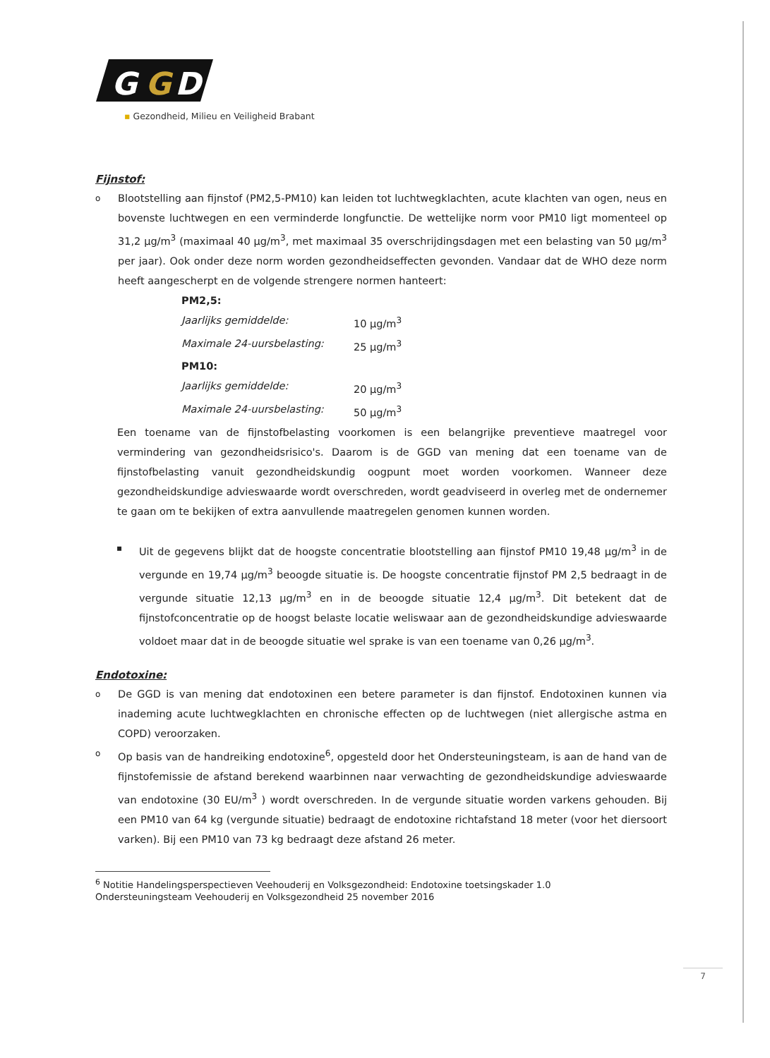G
G
D
▪ Gezondheid, Milieu en Veiligheid Brabant
Fijnstof:
o
Blootstelling aan fijnstof (PM2,5-PM10) kan leiden tot luchtwegklachten, acute klachten van ogen, neus en bovenste luchtwegen en een verminderde longfunctie. De wettelijke norm voor PM10 ligt momenteel op 31,2 µg/m<sup>3</sup> (maximaal 40 µg/m<sup>3</sup>, met maximaal 35 overschrijdingsdagen met een belasting van 50 µg/m<sup>3</sup> per jaar). Ook onder deze norm worden gezondheidseffecten gevonden. Vandaar dat de WHO deze norm heeft aangescherpt en de volgende strengere normen hanteert:
PM2,5:
Jaarlijks gemiddelde: 10 µg/m<sup>3</sup>
Maximale 24-uursbelasting: 25 µg/m<sup>3</sup>
PM10:
Jaarlijks gemiddelde: 20 µg/m<sup>3</sup>
Maximale 24-uursbelasting: 50 µg/m<sup>3</sup>
Een toename van de fijnstofbelasting voorkomen is een belangrijke preventieve maatregel voor vermindering van gezondheidsrisico's. Daarom is de GGD van mening dat een toename van de fijnstofbelasting vanuit gezondheidskundig oogpunt moet worden voorkomen. Wanneer deze gezondheidskundige advieswaarde wordt overschreden, wordt geadviseerd in overleg met de ondernemer te gaan om te bekijken of extra aanvullende maatregelen genomen kunnen worden.
▪
Uit de gegevens blijkt dat de hoogste concentratie blootstelling aan fijnstof PM10 19,48 µg/m<sup>3</sup> in de vergunde en 19,74 µg/m<sup>3</sup> beoogde situatie is. De hoogste concentratie fijnstof PM 2,5 bedraagt in de vergunde situatie 12,13 µg/m<sup>3</sup> en in de beoogde situatie 12,4 µg/m<sup>3</sup>. Dit betekent dat de fijnstofconcentratie op de hoogst belaste locatie weliswaar aan de gezondheidskundige advieswaarde voldoet maar dat in de beoogde situatie wel sprake is van een toename van 0,26 µg/m<sup>3</sup>.
Endotoxine:
o
De GGD is van mening dat endotoxinen een betere parameter is dan fijnstof. Endotoxinen kunnen via inademing acute luchtwegklachten en chronische effecten op de luchtwegen (niet allergische astma en COPD) veroorzaken.
o
Op basis van de handreiking endotoxine<sup>6</sup>, opgesteld door het Ondersteuningsteam, is aan de hand van de fijnstofemissie de afstand berekend waarbinnen naar verwachting de gezondheidskundige advieswaarde van endotoxine (30 EU/m<sup>3</sup> ) wordt overschreden. In de vergunde situatie worden varkens gehouden. Bij een PM10 van 64 kg (vergunde situatie) bedraagt de endotoxine richtafstand 18 meter (voor het diersoort varken). Bij een PM10 van 73 kg bedraagt deze afstand 26 meter.
<sup>6</sup> Notitie Handelingsperspectieven Veehouderij en Volksgezondheid: Endotoxine toetsingskader 1.0
Ondersteuningsteam Veehouderij en Volksgezondheid 25 november 2016
7